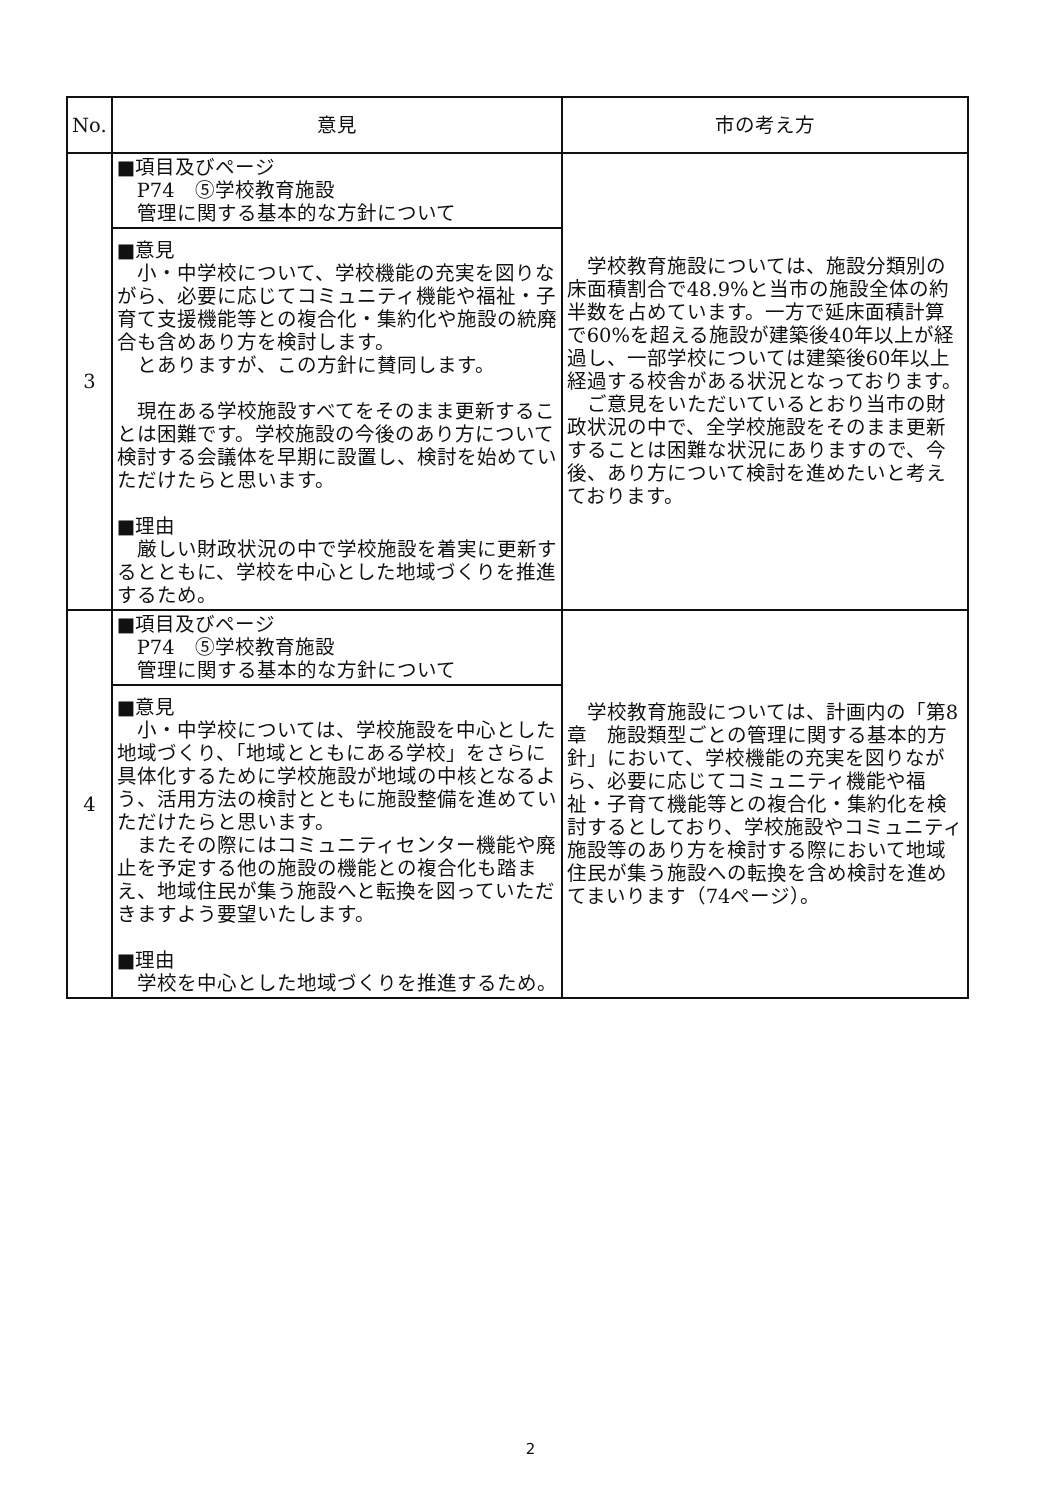| No. | 意見 | 市の考え方 |
| --- | --- | --- |
| 3 | ■項目及びページ P74 ⑤学校教育施設 管理に関する基本的な方針について | 学校教育施設については、施設分類別の床面積割合で48.9%と当市の施設全体の約半数を占めています。一方で延床面積計算で60%を超える施設が建築後40年以上が経過し、一部学校については建築後60年以上経過する校舎がある状況となっております。 ご意見をいただいているとおり当市の財政状況の中で、全学校施設をそのまま更新することは困難な状況にありますので、今後、あり方について検討を進めたいと考えております。 |
| | ■意見 小・中学校について、学校機能の充実を図りながら、必要に応じてコミュニティ機能や福祉・子育て支援機能等との複合化・集約化や施設の統廃合も含めあり方を検討します。 とありますが、この方針に賛同します。 現在ある学校施設すべてをそのまま更新することは困難です。学校施設の今後のあり方について検討する会議体を早期に設置し、検討を始めていただけたらと思います。 ■理由 厳しい財政状況の中で学校施設を着実に更新するとともに、学校を中心とした地域づくりを推進するため。 | |
| 4 | ■項目及びページ P74 ⑤学校教育施設 管理に関する基本的な方針について | 学校教育施設については、計画内の「第8章 施設類型ごとの管理に関する基本的方針」において、学校機能の充実を図りながら、必要に応じてコミュニティ機能や福祉・子育て機能等との複合化・集約化を検討するとしており、学校施設やコミュニティ施設等のあり方を検討する際において地域住民が集う施設への転換を含め検討を進めてまいります（74ページ）。 |
| | ■意見 小・中学校については、学校施設を中心とした地域づくり、「地域とともにある学校」をさらに具体化するために学校施設が地域の中核となるよう、活用方法の検討とともに施設整備を進めていただけたらと思います。 またその際にはコミュニティセンター機能や廃止を予定する他の施設の機能との複合化も踏まえ、地域住民が集う施設へと転換を図っていただきますよう要望いたします。 ■理由 学校を中心とした地域づくりを推進するため。 | |
2